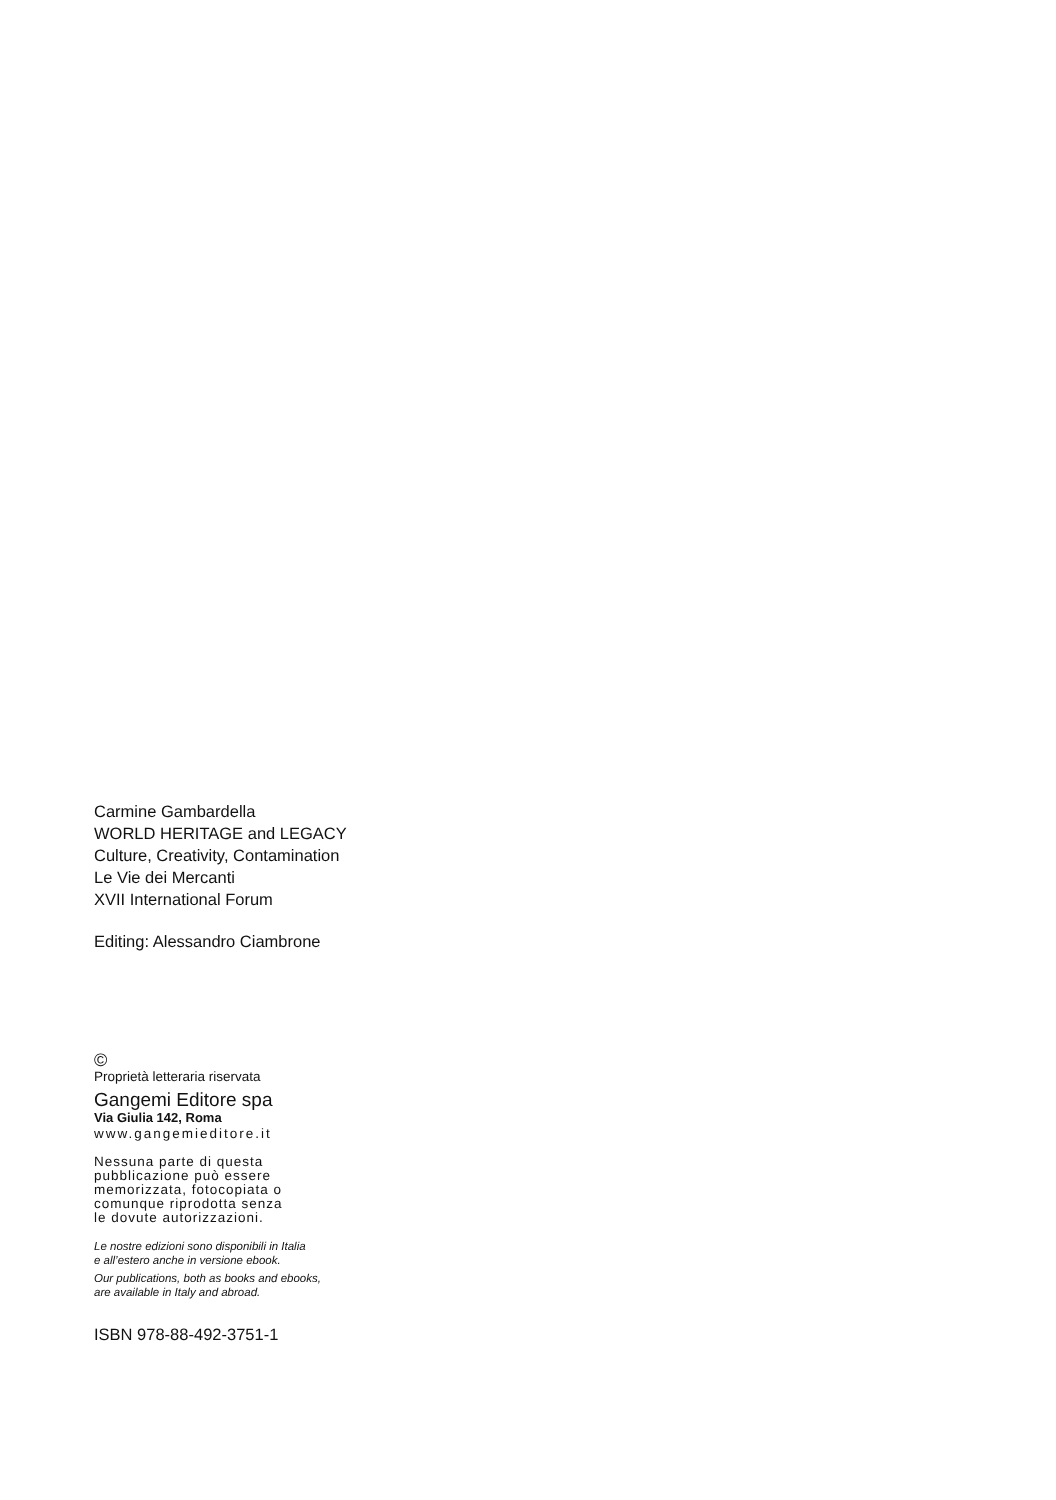Carmine Gambardella
WORLD HERITAGE and LEGACY
Culture, Creativity, Contamination
Le Vie dei Mercanti
XVII International Forum
Editing: Alessandro Ciambrone
©
Proprietà letteraria riservata
Gangemi Editore spa
Via Giulia 142, Roma
www.gangemieditore.it
Nessuna parte di questa
pubblicazione può essere
memorizzata, fotocopiata o
comunque riprodotta senza
le dovute autorizzazioni.
Le nostre edizioni sono disponibili in Italia
e all’estero anche in versione ebook.
Our publications, both as books and ebooks,
are available in Italy and abroad.
ISBN 978-88-492-3751-1